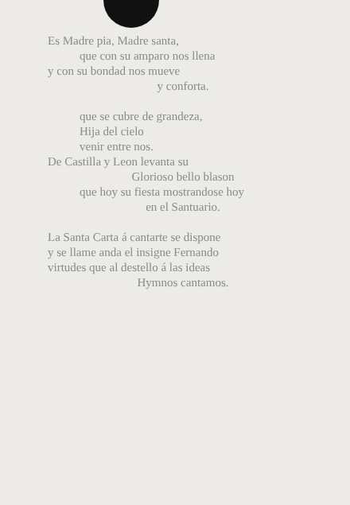Es Madre pia, Madre santa,
que con su amparo nos llena
y con su bondad nos mueve
y conforta.
que se cubre de grandeza,
Hija del cielo
venir entre nos.
De Castilla y Leon levanta su
Glorioso bello blason
que hoy su fiesta mostrandose hoy
en el Santuario.
La Santa Carta á cantarte se dispone
y se llame anda el insigne Fernando
virtudes que al destello á las ideas
Hymnos cantamos.